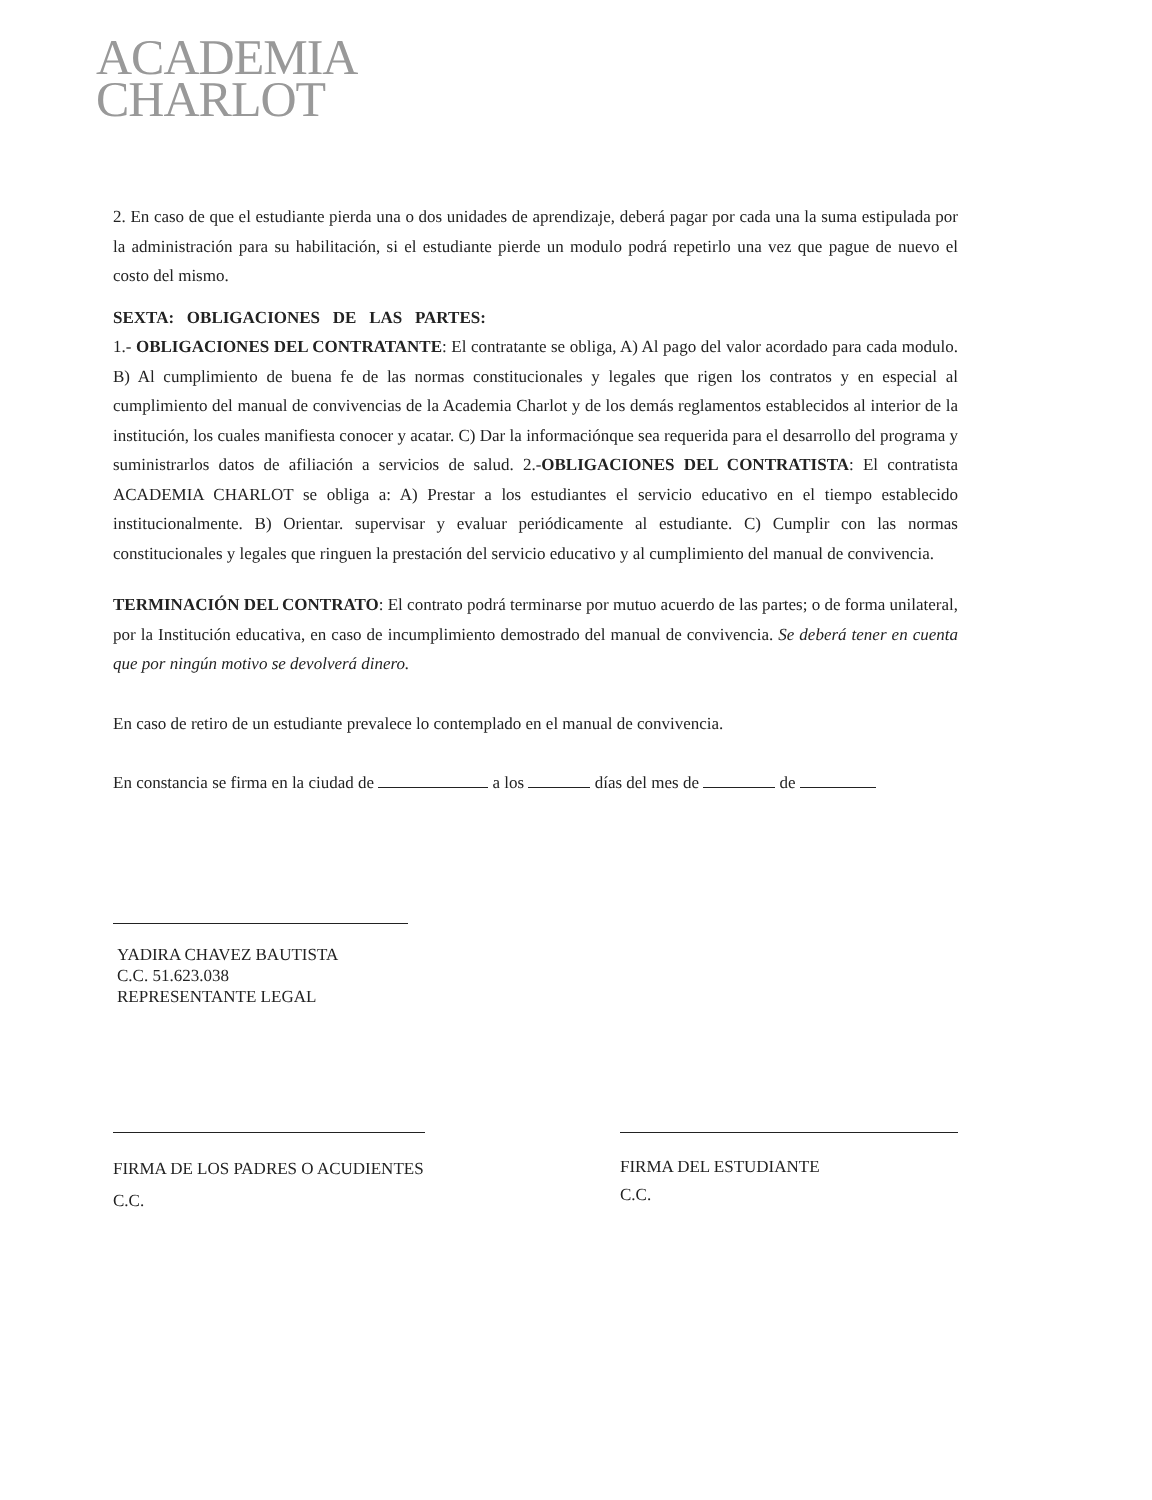ACADEMIA
CHARLOT
2. En caso de que el estudiante pierda una o dos unidades de aprendizaje, deberá pagar por cada una la suma estipulada por la administración para su habilitación, si el estudiante pierde un modulo podrá repetirlo una vez que pague de nuevo el costo del mismo.
SEXTA: OBLIGACIONES DE LAS PARTES:
1.- OBLIGACIONES DEL CONTRATANTE: El contratante se obliga, A) Al pago del valor acordado para cada modulo. B) Al cumplimiento de buena fe de las normas constitucionales y legales que rigen los contratos y en especial al cumplimiento del manual de convivencias de la Academia Charlot y de los demás reglamentos establecidos al interior de la institución, los cuales manifiesta conocer y acatar. C) Dar la informaciónque sea requerida para el desarrollo del programa y suministrarlos datos de afiliación a servicios de salud. 2.-OBLIGACIONES DEL CONTRATISTA: El contratista ACADEMIA CHARLOT se obliga a: A) Prestar a los estudiantes el servicio educativo en el tiempo establecido institucionalmente. B) Orientar. supervisar y evaluar periódicamente al estudiante. C) Cumplir con las normas constitucionales y legales que ringuen la prestación del servicio educativo y al cumplimiento del manual de convivencia.
TERMINACIÓN DEL CONTRATO: El contrato podrá terminarse por mutuo acuerdo de las partes; o de forma unilateral, por la Institución educativa, en caso de incumplimiento demostrado del manual de convivencia. Se deberá tener en cuenta que por ningún motivo se devolverá dinero.
En caso de retiro de un estudiante prevalece lo contemplado en el manual de convivencia.
En constancia se firma en la ciudad de a los días del mes de de
YADIRA CHAVEZ BAUTISTA
C.C. 51.623.038
REPRESENTANTE LEGAL
FIRMA DE LOS PADRES O ACUDIENTES
C.C.
FIRMA DEL ESTUDIANTE
C.C.